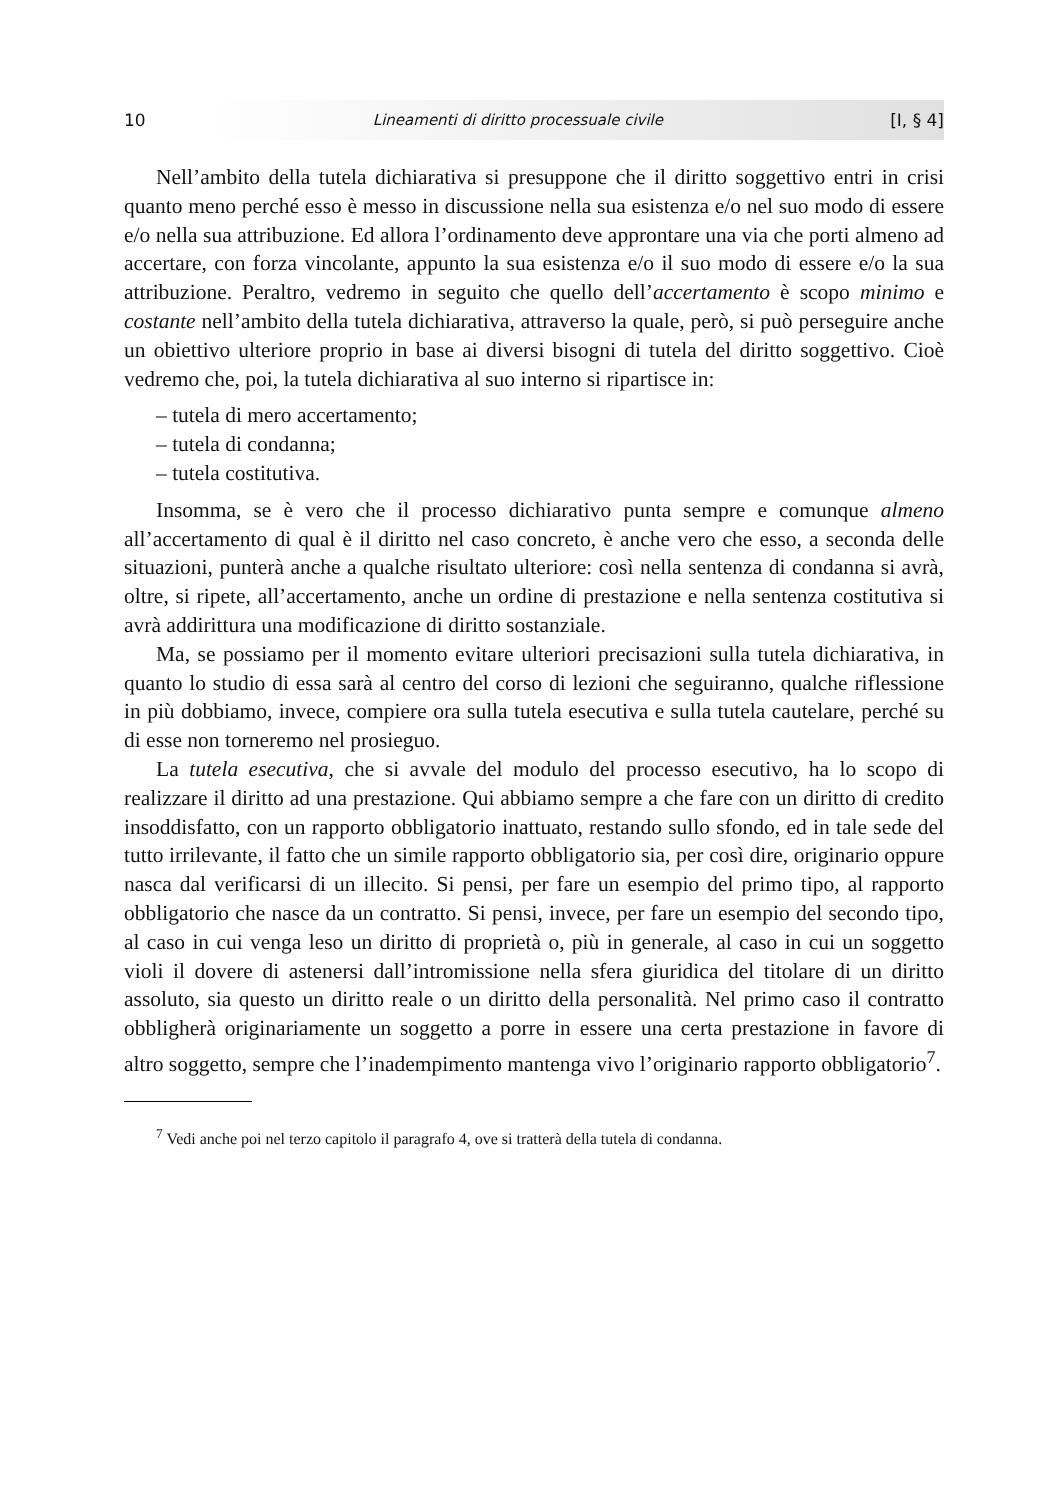10 Lineamenti di diritto processuale civile [I, § 4]
Nell’ambito della tutela dichiarativa si presuppone che il diritto soggettivo entri in crisi quanto meno perché esso è messo in discussione nella sua esistenza e/o nel suo modo di essere e/o nella sua attribuzione. Ed allora l’ordinamento deve approntare una via che porti almeno ad accertare, con forza vincolante, appunto la sua esistenza e/o il suo modo di essere e/o la sua attribuzione. Peraltro, vedremo in seguito che quello dell’accertamento è scopo minimo e costante nell’ambito della tutela dichiarativa, attraverso la quale, però, si può perseguire anche un obiettivo ulteriore proprio in base ai diversi bisogni di tutela del diritto soggettivo. Cioè vedremo che, poi, la tutela dichiarativa al suo interno si ripartisce in:
– tutela di mero accertamento;
– tutela di condanna;
– tutela costitutiva.
Insomma, se è vero che il processo dichiarativo punta sempre e comunque almeno all’accertamento di qual è il diritto nel caso concreto, è anche vero che esso, a seconda delle situazioni, punterà anche a qualche risultato ulteriore: così nella sentenza di condanna si avrà, oltre, si ripete, all’accertamento, anche un ordine di prestazione e nella sentenza costitutiva si avrà addirittura una modificazione di diritto sostanziale.
Ma, se possiamo per il momento evitare ulteriori precisazioni sulla tutela dichiarativa, in quanto lo studio di essa sarà al centro del corso di lezioni che seguiranno, qualche riflessione in più dobbiamo, invece, compiere ora sulla tutela esecutiva e sulla tutela cautelare, perché su di esse non torneremo nel prosieguo.
La tutela esecutiva, che si avvale del modulo del processo esecutivo, ha lo scopo di realizzare il diritto ad una prestazione. Qui abbiamo sempre a che fare con un diritto di credito insoddisfatto, con un rapporto obbligatorio inattuato, restando sullo sfondo, ed in tale sede del tutto irrilevante, il fatto che un simile rapporto obbligatorio sia, per così dire, originario oppure nasca dal verificarsi di un illecito. Si pensi, per fare un esempio del primo tipo, al rapporto obbligatorio che nasce da un contratto. Si pensi, invece, per fare un esempio del secondo tipo, al caso in cui venga leso un diritto di proprietà o, più in generale, al caso in cui un soggetto violi il dovere di astenersi dall’intromissione nella sfera giuridica del titolare di un diritto assoluto, sia questo un diritto reale o un diritto della personalità. Nel primo caso il contratto obbligherà originariamente un soggetto a porre in essere una certa prestazione in favore di altro soggetto, sempre che l’inadempimento mantenga vivo l’originario rapporto obbligatorio<sup>7</sup>.
<sup>7</sup> Vedi anche poi nel terzo capitolo il paragrafo 4, ove si tratterà della tutela di condanna.